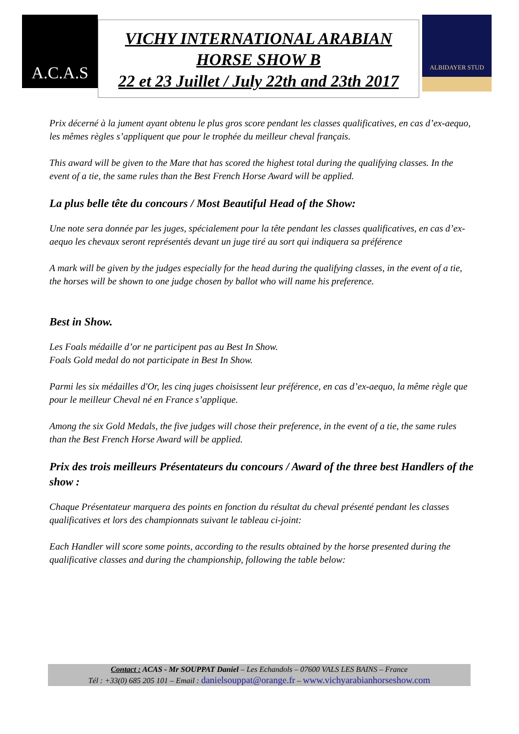A.C.A.S
VICHY INTERNATIONAL ARABIAN
HORSE SHOW B
22 et 23 Juillet / July 22th and 23th 2017
ALBIDAYER STUD
Prix décerné à la jument ayant obtenu le plus gros score pendant les classes qualificatives, en cas d’ex-aequo, les mêmes règles s’appliquent que pour le trophée du meilleur cheval français.
This award will be given to the Mare that has scored the highest total during the qualifying classes. In the event of a tie, the same rules than the Best French Horse Award will be applied.
La plus belle tête du concours / Most Beautiful Head of the Show:
Une note sera donnée par les juges, spécialement pour la tête pendant les classes qualificatives, en cas d’ex-aequo les chevaux seront représentés devant un juge tiré au sort qui indiquera sa préférence
A mark will be given by the judges especially for the head during the qualifying classes, in the event of a tie, the horses will be shown to one judge chosen by ballot who will name his preference.
Best in Show.
Les Foals médaille d’or ne participent pas au Best In Show.
Foals Gold medal do not participate in Best In Show.
Parmi les six médailles d'Or, les cinq juges choisissent leur préférence, en cas d’ex-aequo, la même règle que pour le meilleur Cheval né en France s’applique.
Among the six Gold Medals, the five judges will chose their preference, in the event of a tie, the same rules than the Best French Horse Award will be applied.
Prix des trois meilleurs Présentateurs du concours / Award of the three best Handlers of the show :
Chaque Présentateur marquera des points en fonction du résultat du cheval présenté pendant les classes qualificatives et lors des championnats suivant le tableau ci-joint:
Each Handler will score some points, according to the results obtained by the horse presented during the qualificative classes and during the championship, following the table below:
Contact : ACAS - Mr SOUPPAT Daniel – Les Echandols – 07600 VALS LES BAINS – France
Tél : +33(0) 685 205 101 – Email : danielsouppat@orange.fr – www.vichyarabianhorseshow.com